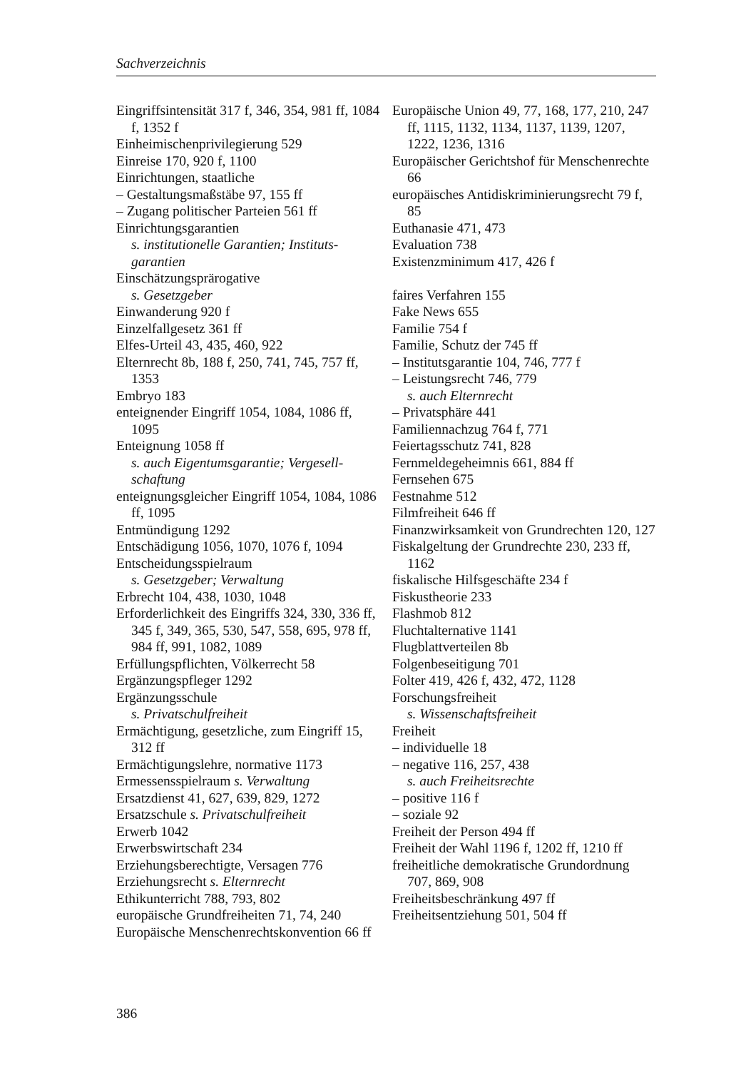Sachverzeichnis
Eingriffsintensität 317 f, 346, 354, 981 ff, 1084 f, 1352 f
Einheimischenprivilegierung 529
Einreise 170, 920 f, 1100
Einrichtungen, staatliche
– Gestaltungsmaßstäbe 97, 155 ff
– Zugang politischer Parteien 561 ff
Einrichtungsgarantien
s. institutionelle Garantien; Instituts­garantien
Einschätzungsprärogative
s. Gesetzgeber
Einwanderung 920 f
Einzelfallgesetz 361 ff
Elfes-Urteil 43, 435, 460, 922
Elternrecht 8b, 188 f, 250, 741, 745, 757 ff, 1353
Embryo 183
enteignender Eingriff 1054, 1084, 1086 ff, 1095
Enteignung 1058 ff
s. auch Eigentumsgarantie; Vergesell­schaftung
enteignungsgleicher Eingriff 1054, 1084, 1086 ff, 1095
Entmündigung 1292
Entschädigung 1056, 1070, 1076 f, 1094
Entscheidungsspielraum
s. Gesetzgeber; Verwaltung
Erbrecht 104, 438, 1030, 1048
Erforderlichkeit des Eingriffs 324, 330, 336 ff, 345 f, 349, 365, 530, 547, 558, 695, 978 ff, 984 ff, 991, 1082, 1089
Erfüllungspflichten, Völkerrecht 58
Ergänzungspfleger 1292
Ergänzungsschule
s. Privatschulfreiheit
Ermächtigung, gesetzliche, zum Eingriff 15, 312 ff
Ermächtigungslehre, normative 1173
Ermessensspielraum s. Verwaltung
Ersatzdienst 41, 627, 639, 829, 1272
Ersatzschule s. Privatschulfreiheit
Erwerb 1042
Erwerbswirtschaft 234
Erziehungsberechtigte, Versagen 776
Erziehungsrecht s. Elternrecht
Ethikunterricht 788, 793, 802
europäische Grundfreiheiten 71, 74, 240
Europäische Menschenrechtskonvention 66 ff
Europäische Union 49, 77, 168, 177, 210, 247 ff, 1115, 1132, 1134, 1137, 1139, 1207, 1222, 1236, 1316
Europäischer Gerichtshof für Menschen­rechte 66
europäisches Antidiskriminierungsrecht 79 f, 85
Euthanasie 471, 473
Evaluation 738
Existenzminimum 417, 426 f
faires Verfahren 155
Fake News 655
Familie 754 f
Familie, Schutz der 745 ff
– Institutsgarantie 104, 746, 777 f
– Leistungsrecht 746, 779
s. auch Elternrecht
– Privatsphäre 441
Familiennachzug 764 f, 771
Feiertagsschutz 741, 828
Fernmeldegeheimnis 661, 884 ff
Fernsehen 675
Festnahme 512
Filmfreiheit 646 ff
Finanzwirksamkeit von Grundrechten 120, 127
Fiskalgeltung der Grundrechte 230, 233 ff, 1162
fiskalische Hilfsgeschäfte 234 f
Fiskustheorie 233
Flashmob 812
Fluchtalternative 1141
Flugblattverteilen 8b
Folgenbeseitigung 701
Folter 419, 426 f, 432, 472, 1128
Forschungsfreiheit
s. Wissenschaftsfreiheit
Freiheit
– individuelle 18
– negative 116, 257, 438
s. auch Freiheitsrechte
– positive 116 f
– soziale 92
Freiheit der Person 494 ff
Freiheit der Wahl 1196 f, 1202 ff, 1210 ff
freiheitliche demokratische Grundord­nung 707, 869, 908
Freiheitsbeschränkung 497 ff
Freiheitsentziehung 501, 504 ff
386